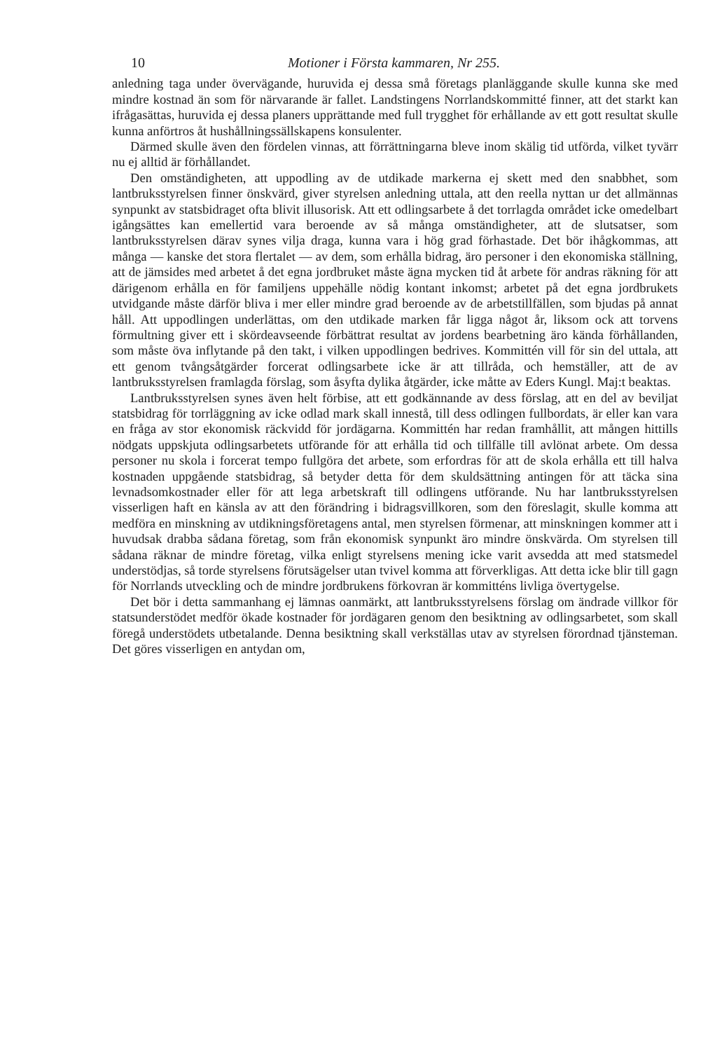10 Motioner i Första kammaren, Nr 255.
anledning taga under övervägande, huruvida ej dessa små företags planläggande skulle kunna ske med mindre kostnad än som för närvarande är fallet. Landstingens Norrlandskommitté finner, att det starkt kan ifrågasättas, huruvida ej dessa planers upprättande med full trygghet för erhållande av ett gott resultat skulle kunna anförtros åt hushållningssällskapens konsulenter.
Därmed skulle även den fördelen vinnas, att förrättningarna bleve inom skälig tid utförda, vilket tyvärr nu ej alltid är förhållandet.
Den omständigheten, att uppodling av de utdikade markerna ej skett med den snabbhet, som lantbruksstyrelsen finner önskvärd, giver styrelsen anledning uttala, att den reella nyttan ur det allmännas synpunkt av statsbidraget ofta blivit illusorisk. Att ett odlingsarbete å det torrlagda området icke omedelbart igångsättes kan emellertid vara beroende av så många omständigheter, att de slutsatser, som lantbruksstyrelsen därav synes vilja draga, kunna vara i hög grad förhastade. Det bör ihågkommas, att många — kanske det stora flertalet — av dem, som erhålla bidrag, äro personer i den ekonomiska ställning, att de jämsides med arbetet å det egna jordbruket måste ägna mycken tid åt arbete för andras räkning för att därigenom erhålla en för familjens uppehälle nödig kontant inkomst; arbetet på det egna jordbrukets utvidgande måste därför bliva i mer eller mindre grad beroende av de arbetstillfällen, som bjudas på annat håll. Att uppodlingen underlättas, om den utdikade marken får ligga något år, liksom ock att torvens förmultning giver ett i skördeavseende förbättrat resultat av jordens bearbetning äro kända förhållanden, som måste öva inflytande på den takt, i vilken uppodlingen bedrives. Kommittén vill för sin del uttala, att ett genom tvångsåtgärder forcerat odlingsarbete icke är att tillråda, och hemställer, att de av lantbruksstyrelsen framlagda förslag, som åsyfta dylika åtgärder, icke måtte av Eders Kungl. Maj:t beaktas.
Lantbruksstyrelsen synes även helt förbise, att ett godkännande av dess förslag, att en del av beviljat statsbidrag för torrläggning av icke odlad mark skall innestå, till dess odlingen fullbordats, är eller kan vara en fråga av stor ekonomisk räckvidd för jordägarna. Kommittén har redan framhållit, att mången hittills nödgats uppskjuta odlingsarbetets utförande för att erhålla tid och tillfälle till avlönat arbete. Om dessa personer nu skola i forcerat tempo fullgöra det arbete, som erfordras för att de skola erhålla ett till halva kostnaden uppgående statsbidrag, så betyder detta för dem skuldsättning antingen för att täcka sina levnadsomkostnader eller för att lega arbetskraft till odlingens utförande. Nu har lantbruksstyrelsen visserligen haft en känsla av att den förändring i bidragsvillkoren, som den föreslagit, skulle komma att medföra en minskning av utdikningsföretagens antal, men styrelsen förmenar, att minskningen kommer att i huvudsak drabba sådana företag, som från ekonomisk synpunkt äro mindre önskvärda. Om styrelsen till sådana räknar de mindre företag, vilka enligt styrelsens mening icke varit avsedda att med statsmedel understödjas, så torde styrelsens förutsägelser utan tvivel komma att förverkligas. Att detta icke blir till gagn för Norrlands utveckling och de mindre jordbrukens förkovran är kommitténs livliga övertygelse.
Det bör i detta sammanhang ej lämnas oanmärkt, att lantbruksstyrelsens förslag om ändrade villkor för statsunderstödet medför ökade kostnader för jordägaren genom den besiktning av odlingsarbetet, som skall föregå understödets utbetalande. Denna besiktning skall verkställas utav av styrelsen förordnad tjänsteman. Det göres visserligen en antydan om,